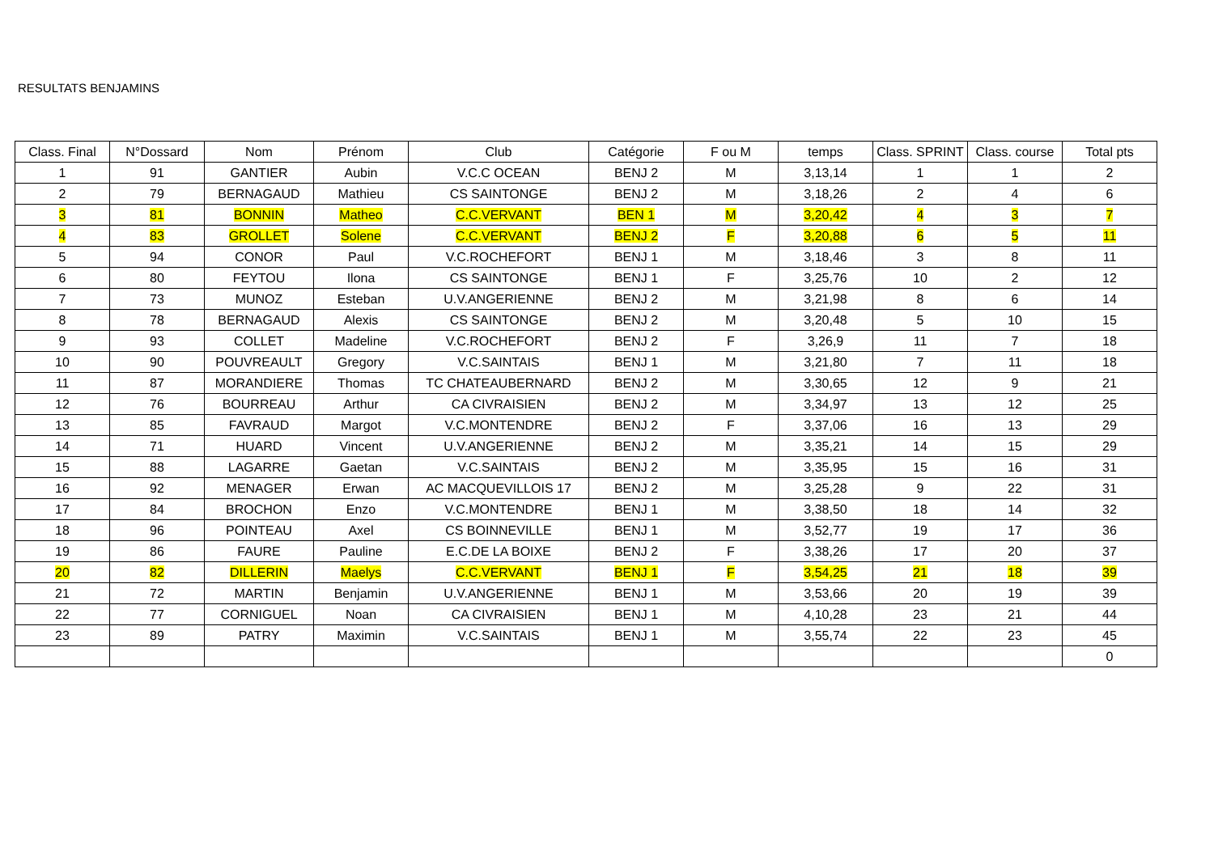RESULTATS BENJAMINS
| Class. Final | N°Dossard | Nom | Prénom | Club | Catégorie | F ou M | temps | Class. SPRINT | Class. course | Total pts |
| --- | --- | --- | --- | --- | --- | --- | --- | --- | --- | --- |
| 1 | 91 | GANTIER | Aubin | V.C.C OCEAN | BENJ 2 | M | 3,13,14 | 1 | 1 | 2 |
| 2 | 79 | BERNAGAUD | Mathieu | CS SAINTONGE | BENJ 2 | M | 3,18,26 | 2 | 4 | 6 |
| 3 | 81 | BONNIN | Matheo | C.C.VERVANT | BEN 1 | M | 3,20,42 | 4 | 3 | 7 |
| 4 | 83 | GROLLET | Solene | C.C.VERVANT | BENJ 2 | F | 3,20,88 | 6 | 5 | 11 |
| 5 | 94 | CONOR | Paul | V.C.ROCHEFORT | BENJ 1 | M | 3,18,46 | 3 | 8 | 11 |
| 6 | 80 | FEYTOU | Ilona | CS SAINTONGE | BENJ 1 | F | 3,25,76 | 10 | 2 | 12 |
| 7 | 73 | MUNOZ | Esteban | U.V.ANGERIENNE | BENJ 2 | M | 3,21,98 | 8 | 6 | 14 |
| 8 | 78 | BERNAGAUD | Alexis | CS SAINTONGE | BENJ 2 | M | 3,20,48 | 5 | 10 | 15 |
| 9 | 93 | COLLET | Madeline | V.C.ROCHEFORT | BENJ 2 | F | 3,26,9 | 11 | 7 | 18 |
| 10 | 90 | POUVREAULT | Gregory | V.C.SAINTAIS | BENJ 1 | M | 3,21,80 | 7 | 11 | 18 |
| 11 | 87 | MORANDIERE | Thomas | TC CHATEAUBERNARD | BENJ 2 | M | 3,30,65 | 12 | 9 | 21 |
| 12 | 76 | BOURREAU | Arthur | CA CIVRAISIEN | BENJ 2 | M | 3,34,97 | 13 | 12 | 25 |
| 13 | 85 | FAVRAUD | Margot | V.C.MONTENDRE | BENJ 2 | F | 3,37,06 | 16 | 13 | 29 |
| 14 | 71 | HUARD | Vincent | U.V.ANGERIENNE | BENJ 2 | M | 3,35,21 | 14 | 15 | 29 |
| 15 | 88 | LAGARRE | Gaetan | V.C.SAINTAIS | BENJ 2 | M | 3,35,95 | 15 | 16 | 31 |
| 16 | 92 | MENAGER | Erwan | AC MACQUEVILLOIS 17 | BENJ 2 | M | 3,25,28 | 9 | 22 | 31 |
| 17 | 84 | BROCHON | Enzo | V.C.MONTENDRE | BENJ 1 | M | 3,38,50 | 18 | 14 | 32 |
| 18 | 96 | POINTEAU | Axel | CS BOINNEVILLE | BENJ 1 | M | 3,52,77 | 19 | 17 | 36 |
| 19 | 86 | FAURE | Pauline | E.C.DE LA BOIXE | BENJ 2 | F | 3,38,26 | 17 | 20 | 37 |
| 20 | 82 | DILLERIN | Maelys | C.C.VERVANT | BENJ 1 | F | 3,54,25 | 21 | 18 | 39 |
| 21 | 72 | MARTIN | Benjamin | U.V.ANGERIENNE | BENJ 1 | M | 3,53,66 | 20 | 19 | 39 |
| 22 | 77 | CORNIGUEL | Noan | CA CIVRAISIEN | BENJ 1 | M | 4,10,28 | 23 | 21 | 44 |
| 23 | 89 | PATRY | Maximin | V.C.SAINTAIS | BENJ 1 | M | 3,55,74 | 22 | 23 | 45 |
| | | | | | | | | | | 0 |